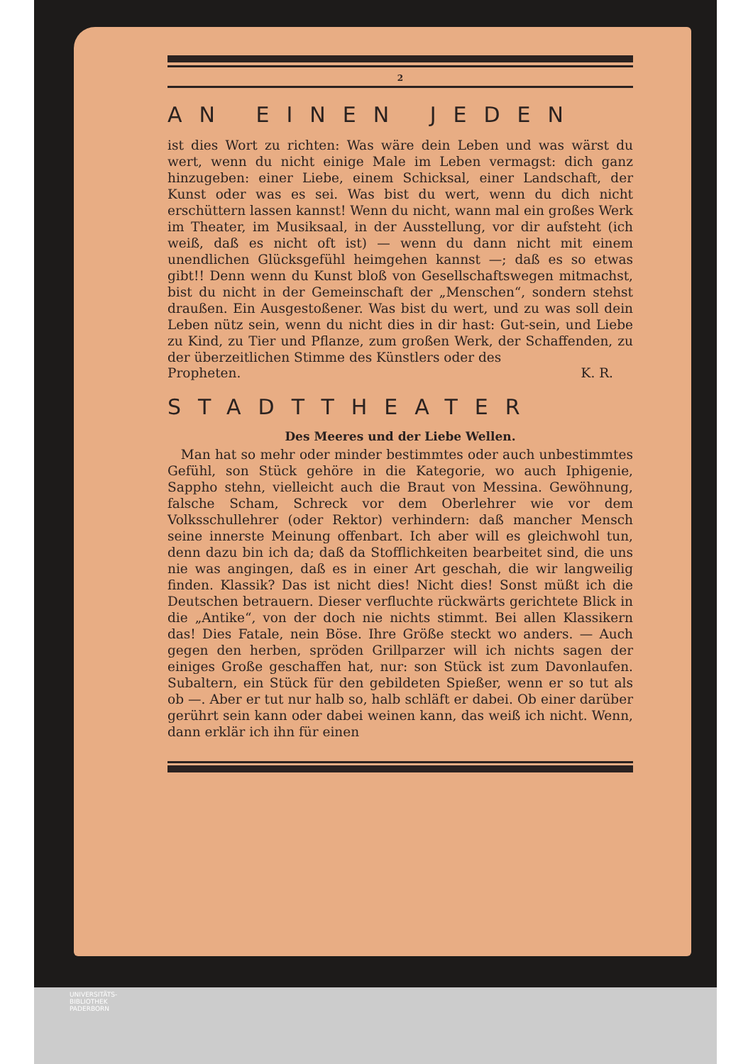2
AN EINEN JEDEN
ist dies Wort zu richten: Was wäre dein Leben und was wärst du wert, wenn du nicht einige Male im Leben vermagst: dich ganz hinzugeben: einer Liebe, einem Schicksal, einer Landschaft, der Kunst oder was es sei. Was bist du wert, wenn du dich nicht erschüttern lassen kannst! Wenn du nicht, wann mal ein großes Werk im Theater, im Musiksaal, in der Ausstellung, vor dir aufsteht (ich weiß, daß es nicht oft ist) — wenn du dann nicht mit einem unendlichen Glücksgefühl heimgehen kannst —; daß es so etwas gibt!! Denn wenn du Kunst bloß von Gesellschaftswegen mitmachst, bist du nicht in der Gemeinschaft der „Menschen“, sondern stehst draußen. Ein Ausgestoßener. Was bist du wert, und zu was soll dein Leben nütz sein, wenn du nicht dies in dir hast: Gut-sein, und Liebe zu Kind, zu Tier und Pflanze, zum großen Werk, der Schaffenden, zu der überzeitlichen Stimme des Künstlers oder des
Propheten. K. R.
STADTTHEATER
Des Meeres und der Liebe Wellen.
Man hat so mehr oder minder bestimmtes oder auch unbestimmtes Gefühl, son Stück gehöre in die Kategorie, wo auch Iphigenie, Sappho stehn, vielleicht auch die Braut von Messina. Gewöhnung, falsche Scham, Schreck vor dem Oberlehrer wie vor dem Volksschullehrer (oder Rektor) verhindern: daß mancher Mensch seine innerste Meinung offenbart. Ich aber will es gleichwohl tun, denn dazu bin ich da; daß da Stofflichkeiten bearbeitet sind, die uns nie was angingen, daß es in einer Art geschah, die wir langweilig finden. Klassik? Das ist nicht dies! Nicht dies! Sonst müßt ich die Deutschen betrauern. Dieser verfluchte rückwärts gerichtete Blick in die „Antike“, von der doch nie nichts stimmt. Bei allen Klassikern das! Dies Fatale, nein Böse. Ihre Größe steckt wo anders. — Auch gegen den herben, spröden Grillparzer will ich nichts sagen der einiges Große geschaffen hat, nur: son Stück ist zum Davonlaufen. Subaltern, ein Stück für den gebildeten Spießer, wenn er so tut als ob —. Aber er tut nur halb so, halb schläft er dabei. Ob einer darüber gerührt sein kann oder dabei weinen kann, das weiß ich nicht. Wenn, dann erklär ich ihn für einen
UNIVERSITÄTS-
BIBLIOTHEK
PADERBORN